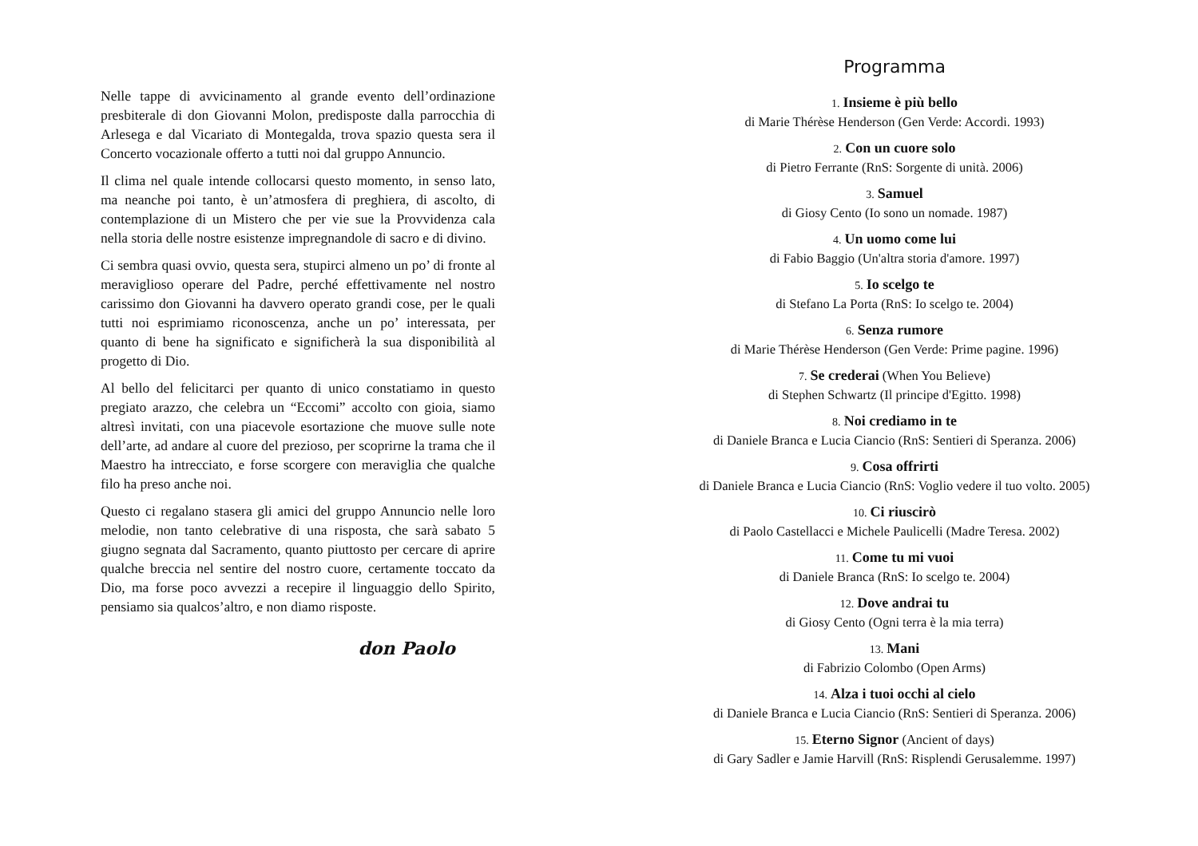Nelle tappe di avvicinamento al grande evento dell’ordinazione presbiterale di don Giovanni Molon, predisposte dalla parrocchia di Arlesega e dal Vicariato di Montegalda, trova spazio questa sera il Concerto vocazionale offerto a tutti noi dal gruppo Annuncio.
Il clima nel quale intende collocarsi questo momento, in senso lato, ma neanche poi tanto, è un’atmosfera di preghiera, di ascolto, di contemplazione di un Mistero che per vie sue la Provvidenza cala nella storia delle nostre esistenze impregnandole di sacro e di divino.
Ci sembra quasi ovvio, questa sera, stupirci almeno un po’ di fronte al meraviglioso operare del Padre, perché effettivamente nel nostro carissimo don Giovanni ha davvero operato grandi cose, per le quali tutti noi esprimiamo riconoscenza, anche un po’ interessata, per quanto di bene ha significato e significherà la sua disponibilità al progetto di Dio.
Al bello del felicitarci per quanto di unico constatiamo in questo pregiato arazzo, che celebra un “Eccomi” accolto con gioia, siamo altresì invitati, con una piacevole esortazione che muove sulle note dell’arte, ad andare al cuore del prezioso, per scoprirne la trama che il Maestro ha intrecciato, e forse scorgere con meraviglia che qualche filo ha preso anche noi.
Questo ci regalano stasera gli amici del gruppo Annuncio nelle loro melodie, non tanto celebrative di una risposta, che sarà sabato 5 giugno segnata dal Sacramento, quanto piuttosto per cercare di aprire qualche breccia nel sentire del nostro cuore, certamente toccato da Dio, ma forse poco avvezzi a recepire il linguaggio dello Spirito, pensiamo sia qualcos’altro, e non diamo risposte.
don Paolo
Programma
1. Insieme è più bello
di Marie Thérèse Henderson (Gen Verde: Accordi. 1993)
2. Con un cuore solo
di Pietro Ferrante (RnS: Sorgente di unità. 2006)
3. Samuel
di Giosy Cento (Io sono un nomade. 1987)
4. Un uomo come lui
di Fabio Baggio (Un'altra storia d'amore. 1997)
5. Io scelgo te
di Stefano La Porta (RnS: Io scelgo te. 2004)
6. Senza rumore
di Marie Thérèse Henderson (Gen Verde: Prime pagine. 1996)
7. Se crederai (When You Believe)
di Stephen Schwartz (Il principe d'Egitto. 1998)
8. Noi crediamo in te
di Daniele Branca e Lucia Ciancio (RnS: Sentieri di Speranza. 2006)
9. Cosa offrirti
di Daniele Branca e Lucia Ciancio (RnS: Voglio vedere il tuo volto. 2005)
10. Ci riuscirò
di Paolo Castellacci e Michele Paulicelli (Madre Teresa. 2002)
11. Come tu mi vuoi
di Daniele Branca (RnS: Io scelgo te. 2004)
12. Dove andrai tu
di Giosy Cento (Ogni terra è la mia terra)
13. Mani
di Fabrizio Colombo (Open Arms)
14. Alza i tuoi occhi al cielo
di Daniele Branca e Lucia Ciancio (RnS: Sentieri di Speranza. 2006)
15. Eterno Signor (Ancient of days)
di Gary Sadler e Jamie Harvill (RnS: Risplendi Gerusalemme. 1997)